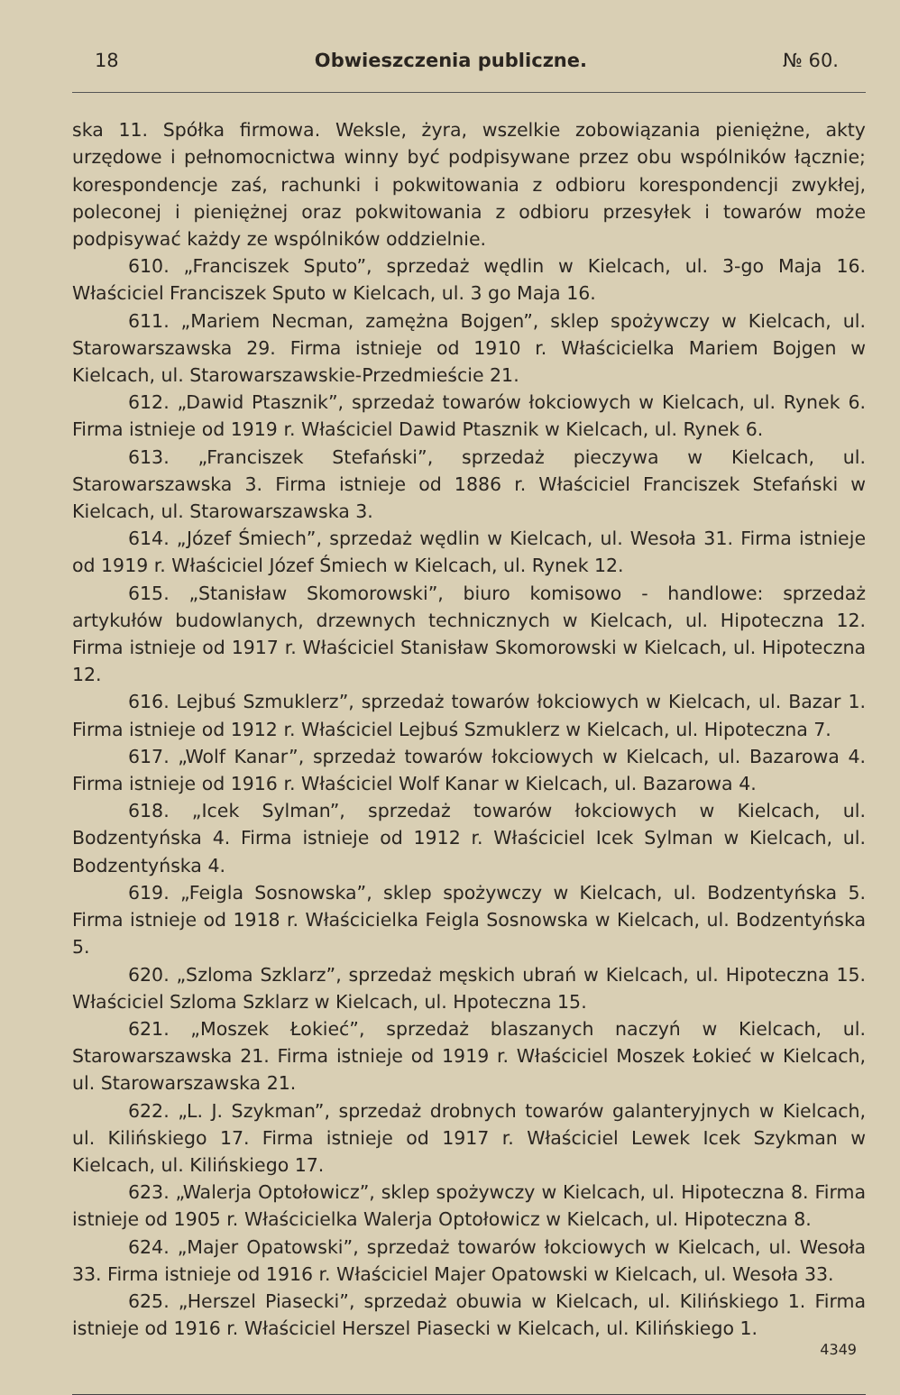18 Obwieszczenia publiczne. № 60.
ska 11. Spółka firmowa. Weksle, żyra, wszelkie zobowiązania pieniężne, akty urzędowe i pełnomocnictwa winny być podpisywane przez obu wspólników łącznie; korespondencje zaś, rachunki i pokwitowania z odbioru korespondencji zwykłej, poleconej i pieniężnej oraz pokwitowania z odbioru przesyłek i towarów może podpisywać każdy ze wspólników oddzielnie.
610. „Franciszek Sputo”, sprzedaż wędlin w Kielcach, ul. 3-go Maja 16. Właściciel Franciszek Sputo w Kielcach, ul. 3 go Maja 16.
611. „Mariem Necman, zamężna Bojgen”, sklep spożywczy w Kielcach, ul. Starowarszawska 29. Firma istnieje od 1910 r. Właścicielka Mariem Bojgen w Kielcach, ul. Starowarszawskie-Przedmieście 21.
612. „Dawid Ptasznik”, sprzedaż towarów łokciowych w Kielcach, ul. Rynek 6. Firma istnieje od 1919 r. Właściciel Dawid Ptasznik w Kielcach, ul. Rynek 6.
613. „Franciszek Stefański”, sprzedaż pieczywa w Kielcach, ul. Starowarszawska 3. Firma istnieje od 1886 r. Właściciel Franciszek Stefański w Kielcach, ul. Starowarszawska 3.
614. „Józef Śmiech”, sprzedaż wędlin w Kielcach, ul. Wesoła 31. Firma istnieje od 1919 r. Właściciel Józef Śmiech w Kielcach, ul. Rynek 12.
615. „Stanisław Skomorowski”, biuro komisowo - handlowe: sprzedaż artykułów budowlanych, drzewnych technicznych w Kielcach, ul. Hipoteczna 12. Firma istnieje od 1917 r. Właściciel Stanisław Skomorowski w Kielcach, ul. Hipoteczna 12.
616. Lejbuś Szmuklerz”, sprzedaż towarów łokciowych w Kielcach, ul. Bazar 1. Firma istnieje od 1912 r. Właściciel Lejbuś Szmuklerz w Kielcach, ul. Hipoteczna 7.
617. „Wolf Kanar”, sprzedaż towarów łokciowych w Kielcach, ul. Bazarowa 4. Firma istnieje od 1916 r. Właściciel Wolf Kanar w Kielcach, ul. Bazarowa 4.
618. „Icek Sylman”, sprzedaż towarów łokciowych w Kielcach, ul. Bodzentyńska 4. Firma istnieje od 1912 r. Właściciel Icek Sylman w Kielcach, ul. Bodzentyńska 4.
619. „Feigla Sosnowska”, sklep spożywczy w Kielcach, ul. Bodzentyńska 5. Firma istnieje od 1918 r. Właścicielka Feigla Sosnowska w Kielcach, ul. Bodzentyńska 5.
620. „Szloma Szklarz”, sprzedaż męskich ubrań w Kielcach, ul. Hipoteczna 15. Właściciel Szloma Szklarz w Kielcach, ul. Hpoteczna 15.
621. „Moszek Łokieć”, sprzedaż blaszanych naczyń w Kielcach, ul. Starowarszawska 21. Firma istnieje od 1919 r. Właściciel Moszek Łokieć w Kielcach, ul. Starowarszawska 21.
622. „L. J. Szykman”, sprzedaż drobnych towarów galanteryjnych w Kielcach, ul. Kilińskiego 17. Firma istnieje od 1917 r. Właściciel Lewek Icek Szykman w Kielcach, ul. Kilińskiego 17.
623. „Walerja Optołowicz”, sklep spożywczy w Kielcach, ul. Hipoteczna 8. Firma istnieje od 1905 r. Właścicielka Walerja Optołowicz w Kielcach, ul. Hipoteczna 8.
624. „Majer Opatowski”, sprzedaż towarów łokciowych w Kielcach, ul. Wesoła 33. Firma istnieje od 1916 r. Właściciel Majer Opatowski w Kielcach, ul. Wesoła 33.
625. „Herszel Piasecki”, sprzedaż obuwia w Kielcach, ul. Kilińskiego 1. Firma istnieje od 1916 r. Właściciel Herszel Piasecki w Kielcach, ul. Kilińskiego 1.
4349